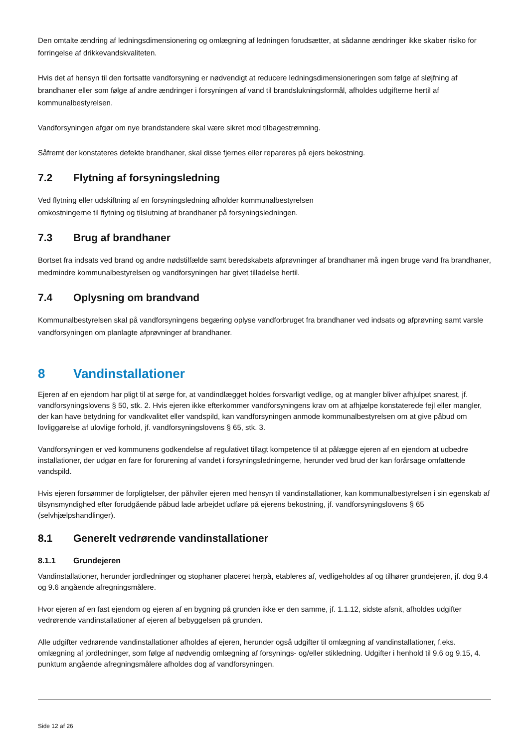Den omtalte ændring af ledningsdimensionering og omlægning af ledningen forudsætter, at sådanne ændringer ikke skaber risiko for forringelse af drikkevandskvaliteten.
Hvis det af hensyn til den fortsatte vandforsyning er nødvendigt at reducere ledningsdimensioneringen som følge af sløjfning af brandhaner eller som følge af andre ændringer i forsyningen af vand til brandslukningsformål, afholdes udgifterne hertil af kommunalbestyrelsen.
Vandforsyningen afgør om nye brandstandere skal være sikret mod tilbagestrømning.
Såfremt der konstateres defekte brandhaner, skal disse fjernes eller repareres på ejers bekostning.
7.2 Flytning af forsyningsledning
Ved flytning eller udskiftning af en forsyningsledning afholder kommunalbestyrelsen
omkostningerne til flytning og tilslutning af brandhaner på forsyningsledningen.
7.3 Brug af brandhaner
Bortset fra indsats ved brand og andre nødstilfælde samt beredskabets afprøvninger af brandhaner må ingen bruge vand fra brandhaner, medmindre kommunalbestyrelsen og vandforsyningen har givet tilladelse hertil.
7.4 Oplysning om brandvand
Kommunalbestyrelsen skal på vandforsyningens begæring oplyse vandforbruget fra brandhaner ved indsats og afprøvning samt varsle vandforsyningen om planlagte afprøvninger af brandhaner.
8 Vandinstallationer
Ejeren af en ejendom har pligt til at sørge for, at vandindlægget holdes forsvarligt vedlige, og at mangler bliver afhjulpet snarest, jf. vandforsyningslovens § 50, stk. 2. Hvis ejeren ikke efterkommer vandforsyningens krav om at afhjælpe konstaterede fejl eller mangler, der kan have betydning for vandkvalitet eller vandspild, kan vandforsyningen anmode kommunalbestyrelsen om at give påbud om lovliggørelse af ulovlige forhold, jf. vandforsyningslovens § 65, stk. 3.
Vandforsyningen er ved kommunens godkendelse af regulativet tillagt kompetence til at pålægge ejeren af en ejendom at udbedre installationer, der udgør en fare for forurening af vandet i forsyningsledningerne, herunder ved brud der kan forårsage omfattende vandspild.
Hvis ejeren forsømmer de forpligtelser, der påhviler ejeren med hensyn til vandinstallationer, kan kommunalbestyrelsen i sin egenskab af tilsynsmyndighed efter forudgående påbud lade arbejdet udføre på ejerens bekostning, jf. vandforsyningslovens § 65 (selvhjælpshandlinger).
8.1 Generelt vedrørende vandinstallationer
8.1.1 Grundejeren
Vandinstallationer, herunder jordledninger og stophaner placeret herpå, etableres af, vedligeholdes af og tilhører grundejeren, jf. dog 9.4 og 9.6 angående afregningsmålere.
Hvor ejeren af en fast ejendom og ejeren af en bygning på grunden ikke er den samme, jf. 1.1.12, sidste afsnit, afholdes udgifter vedrørende vandinstallationer af ejeren af bebyggelsen på grunden.
Alle udgifter vedrørende vandinstallationer afholdes af ejeren, herunder også udgifter til omlægning af vandinstallationer, f.eks. omlægning af jordledninger, som følge af nødvendig omlægning af forsynings- og/eller stikledning. Udgifter i henhold til 9.6 og 9.15, 4. punktum angående afregningsmålere afholdes dog af vandforsyningen.
Side 12 af 26